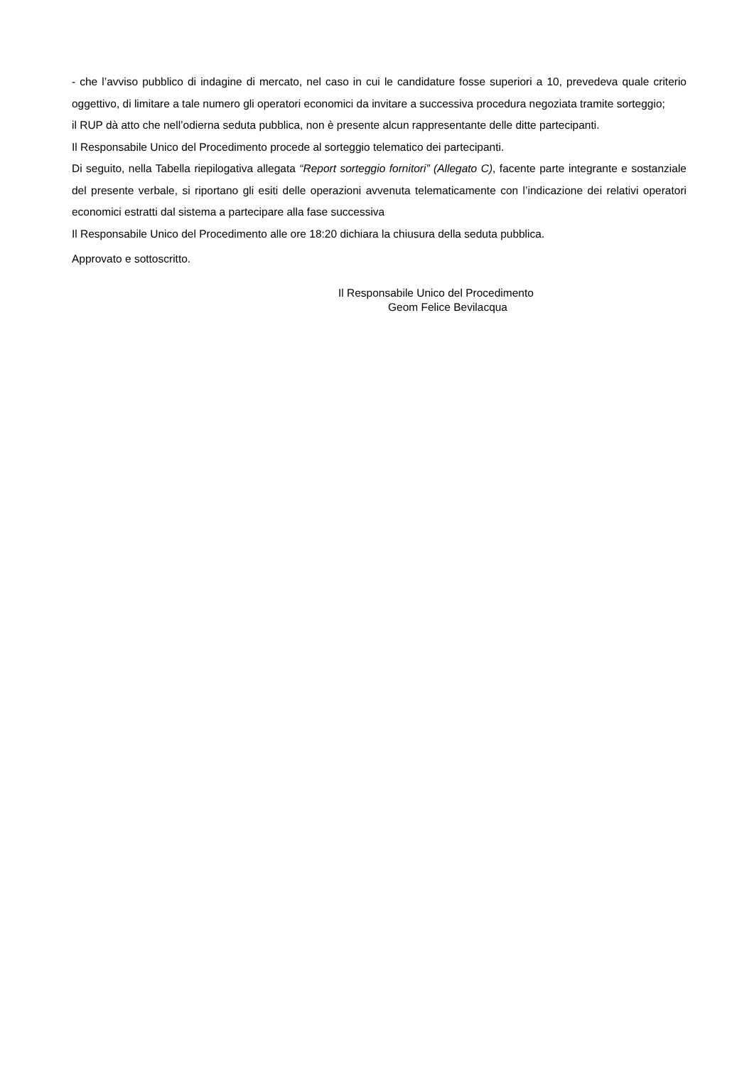- che l’avviso pubblico di indagine di mercato, nel caso in cui le candidature fosse superiori a 10, prevedeva quale criterio oggettivo, di limitare a tale numero gli operatori economici da invitare a successiva procedura negoziata tramite sorteggio;
il RUP dà atto che nell’odierna seduta pubblica, non è presente alcun rappresentante delle ditte partecipanti.
Il Responsabile Unico del Procedimento procede al sorteggio telematico dei partecipanti.
Di seguito, nella Tabella riepilogativa allegata “Report sorteggio fornitori” (Allegato C), facente parte integrante e sostanziale del presente verbale, si riportano gli esiti delle operazioni avvenuta telematicamente con l’indicazione dei relativi operatori economici estratti dal sistema a partecipare alla fase successiva
Il Responsabile Unico del Procedimento alle ore 18:20 dichiara la chiusura della seduta pubblica.
Approvato e sottoscritto.
Il Responsabile Unico del Procedimento
Geom Felice Bevilacqua